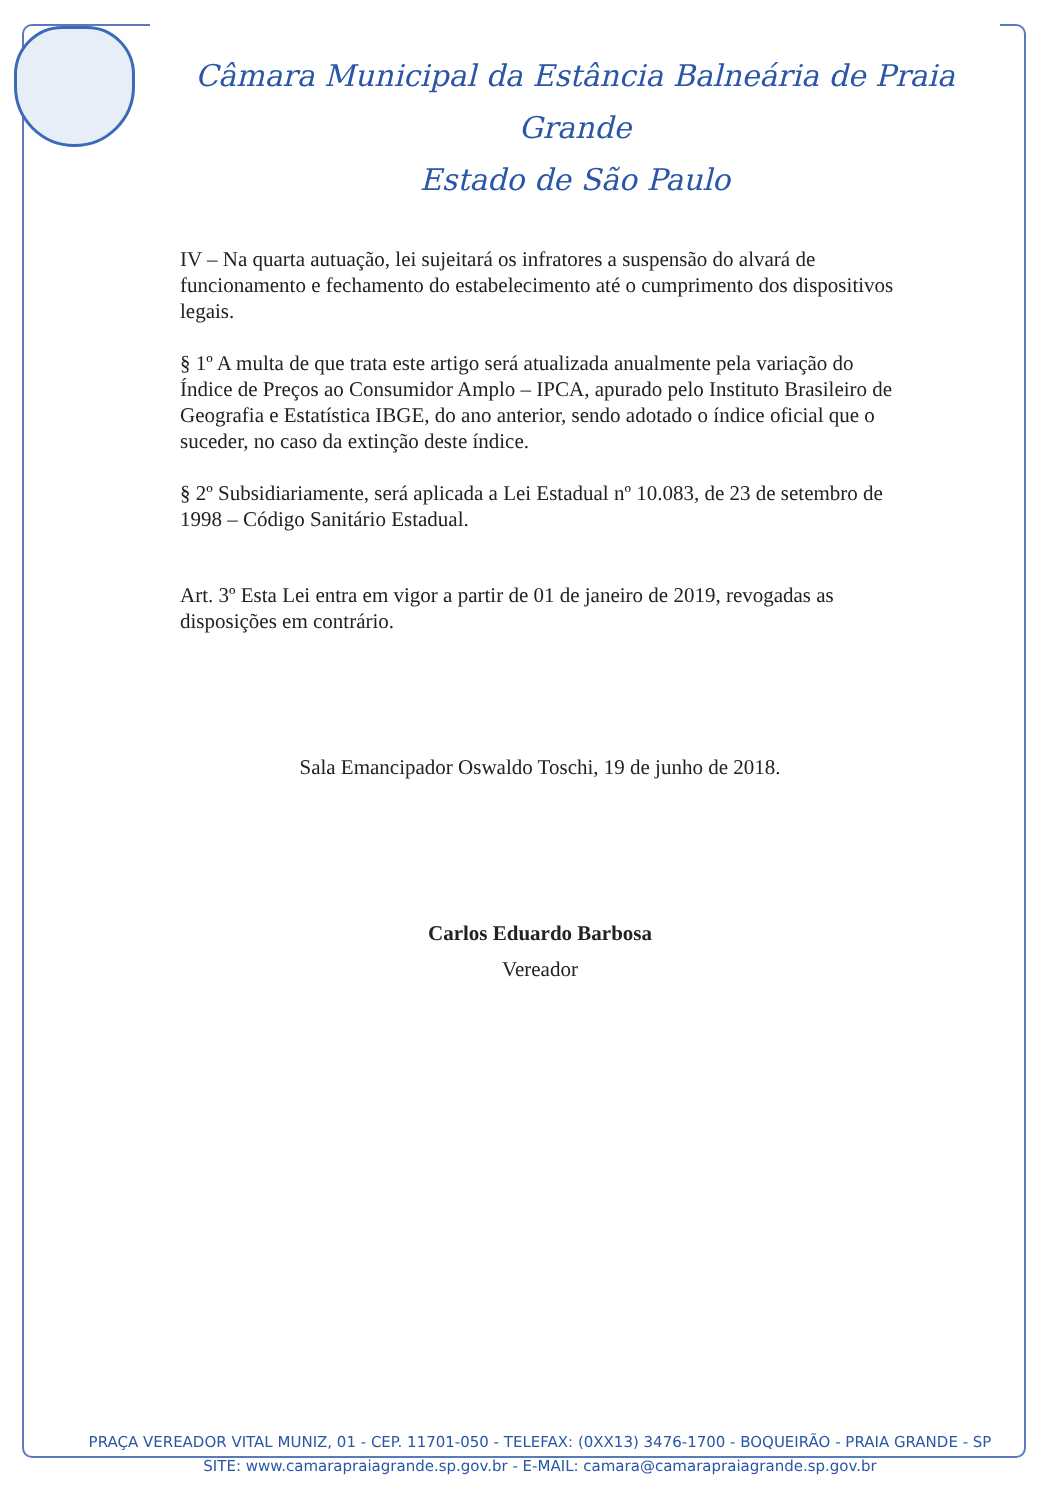Câmara Municipal da Estância Balneária de Praia Grande
Estado de São Paulo
IV – Na quarta autuação, lei sujeitará os infratores a suspensão do alvará de funcionamento e fechamento do estabelecimento até o cumprimento dos dispositivos legais.
§ 1º A multa de que trata este artigo será atualizada anualmente pela variação do Índice de Preços ao Consumidor Amplo – IPCA, apurado pelo Instituto Brasileiro de Geografia e Estatística IBGE, do ano anterior, sendo adotado o índice oficial que o suceder, no caso da extinção deste índice.
§ 2º Subsidiariamente, será aplicada a Lei Estadual nº 10.083, de 23 de setembro de 1998 – Código Sanitário Estadual.
Art. 3º Esta Lei entra em vigor a partir de 01 de janeiro de 2019, revogadas as disposições em contrário.
Sala Emancipador Oswaldo Toschi, 19 de junho de 2018.
Carlos Eduardo Barbosa
Vereador
PRAÇA VEREADOR VITAL MUNIZ, 01 - CEP. 11701-050 - TELEFAX: (0XX13) 3476-1700 - BOQUEIRÃO - PRAIA GRANDE - SP
SITE: www.camarapraiagrande.sp.gov.br - E-MAIL: camara@camarapraiagrande.sp.gov.br